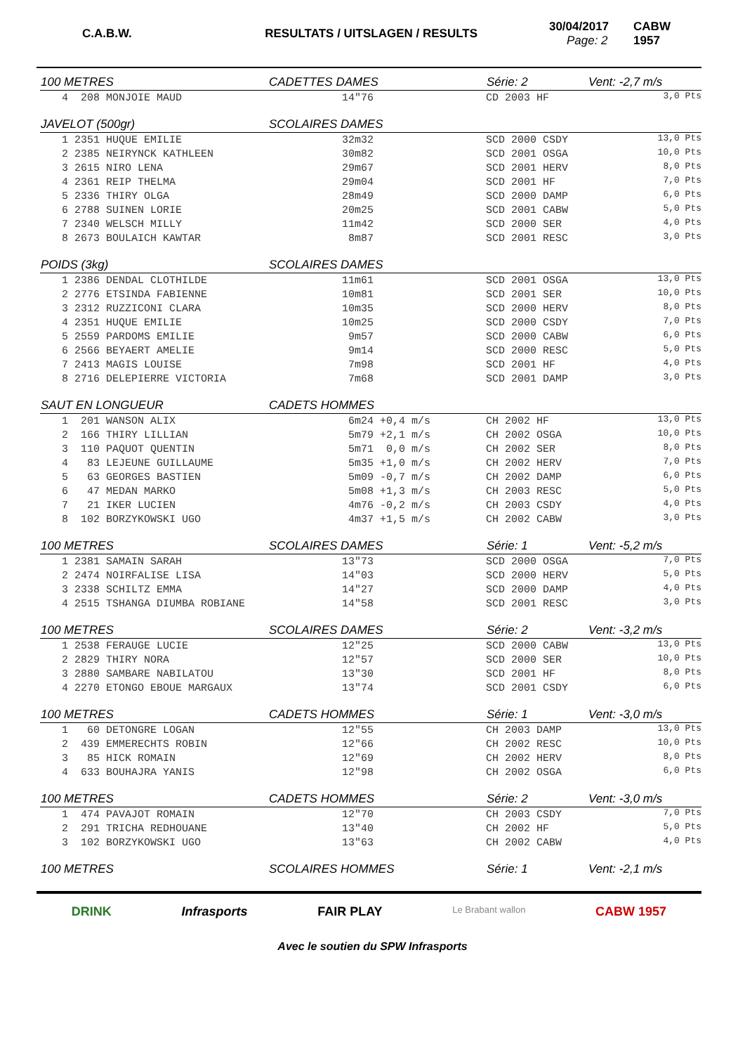C.A.B.W. RESULTATS / UITSLAGEN / RESULTS
30/04/2017
Page: 2
CABW 1957
| 100 METRES | | | CADETTES DAMES | | | Série: 2 | Vent: -2,7 m/s |
| --- | --- | --- | --- | --- | --- | --- | --- |
| 4 | 208 | MONJOIE MAUD | 14"76 | | | CD 2003 HF | 3,0 Pts |
| JAVELOT (500gr) | | | SCOLAIRES DAMES | | | | |
| 1 | 2351 | HUQUE EMILIE | 32m32 | | | SCD 2000 CSDY | 13,0 Pts |
| 2 | 2385 | NEIRYNCK KATHLEEN | 30m82 | | | SCD 2001 OSGA | 10,0 Pts |
| 3 | 2615 | NIRO LENA | 29m67 | | | SCD 2001 HERV | 8,0 Pts |
| 4 | 2361 | REIP THELMA | 29m04 | | | SCD 2001 HF | 7,0 Pts |
| 5 | 2336 | THIRY OLGA | 28m49 | | | SCD 2000 DAMP | 6,0 Pts |
| 6 | 2788 | SUINEN LORIE | 20m25 | | | SCD 2001 CABW | 5,0 Pts |
| 7 | 2340 | WELSCH MILLY | 11m42 | | | SCD 2000 SER | 4,0 Pts |
| 8 | 2673 | BOULAICH KAWTAR | 8m87 | | | SCD 2001 RESC | 3,0 Pts |
| POIDS (3kg) | | | SCOLAIRES DAMES | | | | |
| 1 | 2386 | DENDAL CLOTHILDE | 11m61 | | | SCD 2001 OSGA | 13,0 Pts |
| 2 | 2776 | ETSINDA FABIENNE | 10m81 | | | SCD 2001 SER | 10,0 Pts |
| 3 | 2312 | RUZZICONI CLARA | 10m35 | | | SCD 2000 HERV | 8,0 Pts |
| 4 | 2351 | HUQUE EMILIE | 10m25 | | | SCD 2000 CSDY | 7,0 Pts |
| 5 | 2559 | PARDOMS EMILIE | 9m57 | | | SCD 2000 CABW | 6,0 Pts |
| 6 | 2566 | BEYAERT AMELIE | 9m14 | | | SCD 2000 RESC | 5,0 Pts |
| 7 | 2413 | MAGIS LOUISE | 7m98 | | | SCD 2001 HF | 4,0 Pts |
| 8 | 2716 | DELEPIERRE VICTORIA | 7m68 | | | SCD 2001 DAMP | 3,0 Pts |
| SAUT EN LONGUEUR | | | CADETS HOMMES | | | | |
| 1 | 201 | WANSON ALIX | 6m24 | +0,4 m/s | | CH 2002 HF | 13,0 Pts |
| 2 | 166 | THIRY LILLIAN | 5m79 | +2,1 m/s | | CH 2002 OSGA | 10,0 Pts |
| 3 | 110 | PAQUOT QUENTIN | 5m71 | 0,0 m/s | | CH 2002 SER | 8,0 Pts |
| 4 | 83 | LEJEUNE GUILLAUME | 5m35 | +1,0 m/s | | CH 2002 HERV | 7,0 Pts |
| 5 | 63 | GEORGES BASTIEN | 5m09 | -0,7 m/s | | CH 2002 DAMP | 6,0 Pts |
| 6 | 47 | MEDAN MARKO | 5m08 | +1,3 m/s | | CH 2003 RESC | 5,0 Pts |
| 7 | 21 | IKER LUCIEN | 4m76 | -0,2 m/s | | CH 2003 CSDY | 4,0 Pts |
| 8 | 102 | BORZYKOWSKI UGO | 4m37 | +1,5 m/s | | CH 2002 CABW | 3,0 Pts |
| 100 METRES | | | SCOLAIRES DAMES | | | Série: 1 | Vent: -5,2 m/s |
| 1 | 2381 | SAMAIN SARAH | 13"73 | | | SCD 2000 OSGA | 7,0 Pts |
| 2 | 2474 | NOIRFALISE LISA | 14"03 | | | SCD 2000 HERV | 5,0 Pts |
| 3 | 2338 | SCHILTZ EMMA | 14"27 | | | SCD 2000 DAMP | 4,0 Pts |
| 4 | 2515 | TSHANGA DIUMBA ROBIANE | 14"58 | | | SCD 2001 RESC | 3,0 Pts |
| 100 METRES | | | SCOLAIRES DAMES | | | Série: 2 | Vent: -3,2 m/s |
| 1 | 2538 | FERAUGE LUCIE | 12"25 | | | SCD 2000 CABW | 13,0 Pts |
| 2 | 2829 | THIRY NORA | 12"57 | | | SCD 2000 SER | 10,0 Pts |
| 3 | 2880 | SAMBARE NABILATOU | 13"30 | | | SCD 2001 HF | 8,0 Pts |
| 4 | 2270 | ETONGO EBOUE MARGAUX | 13"74 | | | SCD 2001 CSDY | 6,0 Pts |
| 100 METRES | | | CADETS HOMMES | | | Série: 1 | Vent: -3,0 m/s |
| 1 | 60 | DETONGRE LOGAN | 12"55 | | | CH 2003 DAMP | 13,0 Pts |
| 2 | 439 | EMMERECHTS ROBIN | 12"66 | | | CH 2002 RESC | 10,0 Pts |
| 3 | 85 | HICK ROMAIN | 12"69 | | | CH 2002 HERV | 8,0 Pts |
| 4 | 633 | BOUHAJRA YANIS | 12"98 | | | CH 2002 OSGA | 6,0 Pts |
| 100 METRES | | | CADETS HOMMES | | | Série: 2 | Vent: -3,0 m/s |
| 1 | 474 | PAVAJOT ROMAIN | 12"70 | | | CH 2003 CSDY | 7,0 Pts |
| 2 | 291 | TRICHA REDHOUANE | 13"40 | | | CH 2002 HF | 5,0 Pts |
| 3 | 102 | BORZYKOWSKI UGO | 13"63 | | | CH 2002 CABW | 4,0 Pts |
| 100 METRES | | | SCOLAIRES HOMMES | | | Série: 1 | Vent: -2,1 m/s |
DRINK Infrasports FAIR PLAY Le Brabant wallon CABW 1957
Avec le soutien du SPW Infrasports